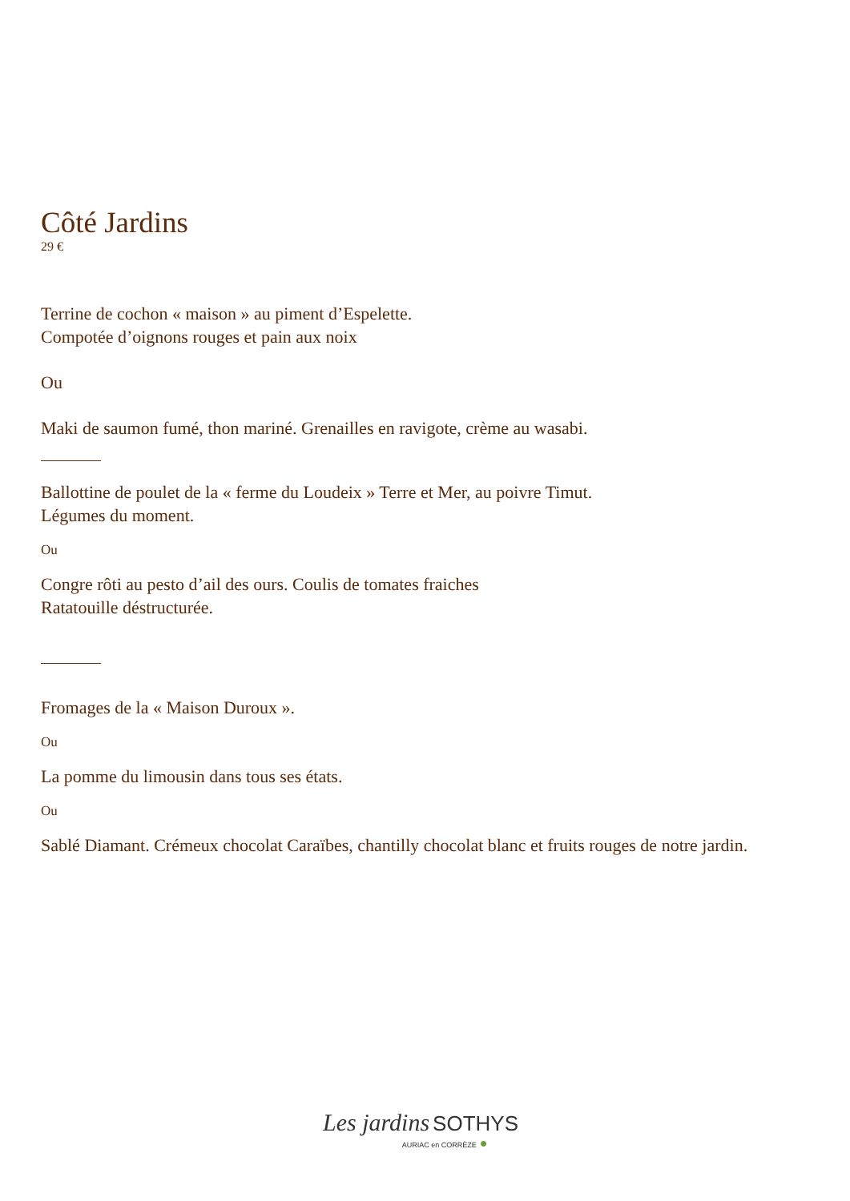Côté Jardins
29 €
Terrine de cochon « maison » au piment d’Espelette.
Compotée d’oignons rouges et pain aux noix
Ou
Maki de saumon fumé, thon mariné. Grenailles en ravigote, crème au wasabi.
Ballottine de poulet de la « ferme du Loudeix » Terre et Mer, au poivre Timut.
Légumes du moment.
Ou
Congre rôti au pesto d’ail des ours. Coulis de tomates fraiches
Ratatouille déstructurée.
Fromages de la « Maison Duroux ».
Ou
La pomme du limousin dans tous ses états.
Ou
Sablé Diamant. Crémeux chocolat Caraïbes, chantilly chocolat blanc et fruits rouges de notre jardin.
Les jardins SOTHYS
AURIAC en CORRÈZE ●